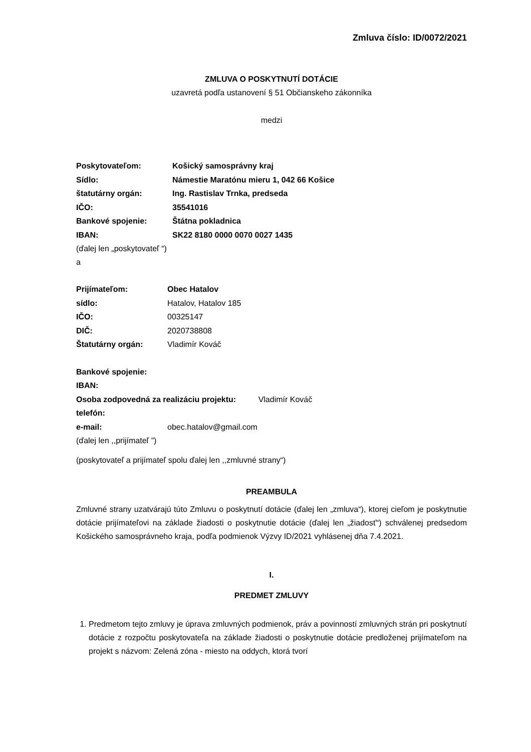Zmluva číslo: ID/0072/2021
ZMLUVA O POSKYTNUTÍ DOTÁCIE
uzavretá podľa ustanovení § 51 Občianskeho zákonníka
medzi
| Poskytovateľom: | Košický samosprávny kraj |
| Sídlo: | Námestie Maratónu mieru 1, 042 66 Košice |
| štatutárny orgán: | Ing. Rastislav Trnka, predseda |
| IČO: | 35541016 |
| Bankové spojenie: | Štátna pokladnica |
| IBAN: | SK22 8180 0000 0070 0027 1435 |
(ďalej len „poskytovateľ “)
a
| Prijímateľom: | Obec Hatalov |
| sídlo: | Hatalov, Hatalov 185 |
| IČO: | 00325147 |
| DIČ: | 2020738808 |
| Štatutárny orgán: | Vladimír Kováč |
| Bankové spojenie: | |
| IBAN: | |
| Osoba zodpovedná za realizáciu projektu: Vladimír Kováč | |
| telefón: | |
| e-mail: | obec.hatalov@gmail.com |
(ďalej len ,,prijímateľ ”)
(poskytovateľ a prijímateľ spolu ďalej len ,,zmluvné strany“)
PREAMBULA
Zmluvné strany uzatvárajú túto Zmluvu o poskytnutí dotácie (ďalej len „zmluva“), ktorej cieľom je poskytnutie dotácie prijímateľovi na základe žiadosti o poskytnutie dotácie (ďalej len „žiadosť“) schválenej predsedom Košického samosprávneho kraja, podľa podmienok Výzvy ID/2021 vyhlásenej dňa 7.4.2021.
I.
PREDMET ZMLUVY
1. Predmetom tejto zmluvy je úprava zmluvných podmienok, práv a povinností zmluvných strán pri poskytnutí dotácie z rozpočtu poskytovateľa na základe žiadosti o poskytnutie dotácie predloženej prijímateľom na projekt s názvom: Zelená zóna - miesto na oddych, ktorá tvorí